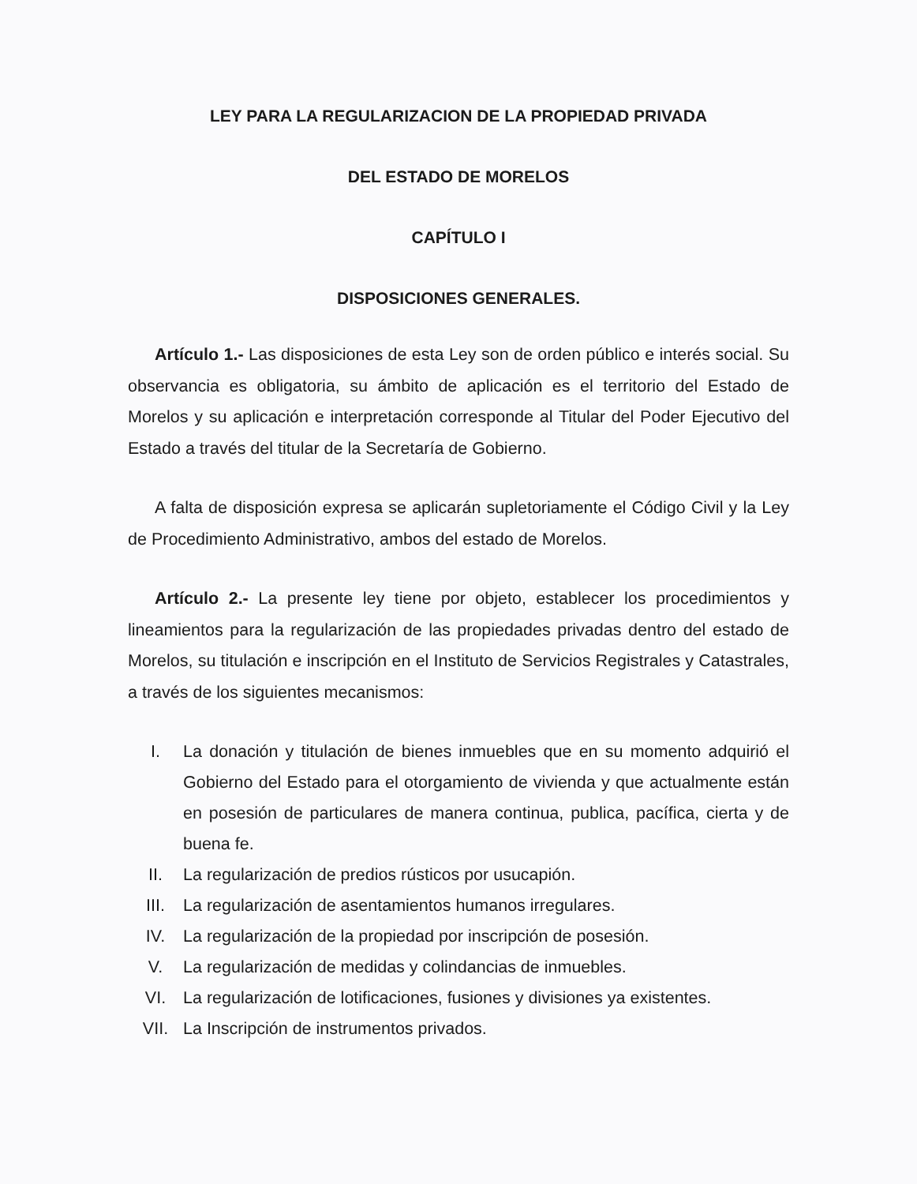LEY PARA LA REGULARIZACION DE LA PROPIEDAD PRIVADA
DEL ESTADO DE MORELOS
CAPÍTULO I
DISPOSICIONES GENERALES.
Artículo 1.- Las disposiciones de esta Ley son de orden público e interés social. Su observancia es obligatoria, su ámbito de aplicación es el territorio del Estado de Morelos y su aplicación e interpretación corresponde al Titular del Poder Ejecutivo del Estado a través del titular de la Secretaría de Gobierno.
A falta de disposición expresa se aplicarán supletoriamente el Código Civil y la Ley de Procedimiento Administrativo, ambos del estado de Morelos.
Artículo 2.- La presente ley tiene por objeto, establecer los procedimientos y lineamientos para la regularización de las propiedades privadas dentro del estado de Morelos, su titulación e inscripción en el Instituto de Servicios Registrales y Catastrales, a través de los siguientes mecanismos:
I. La donación y titulación de bienes inmuebles que en su momento adquirió el Gobierno del Estado para el otorgamiento de vivienda y que actualmente están en posesión de particulares de manera continua, publica, pacífica, cierta y de buena fe.
II. La regularización de predios rústicos por usucapión.
III. La regularización de asentamientos humanos irregulares.
IV. La regularización de la propiedad por inscripción de posesión.
V. La regularización de medidas y colindancias de inmuebles.
VI. La regularización de lotificaciones, fusiones y divisiones ya existentes.
VII. La Inscripción de instrumentos privados.